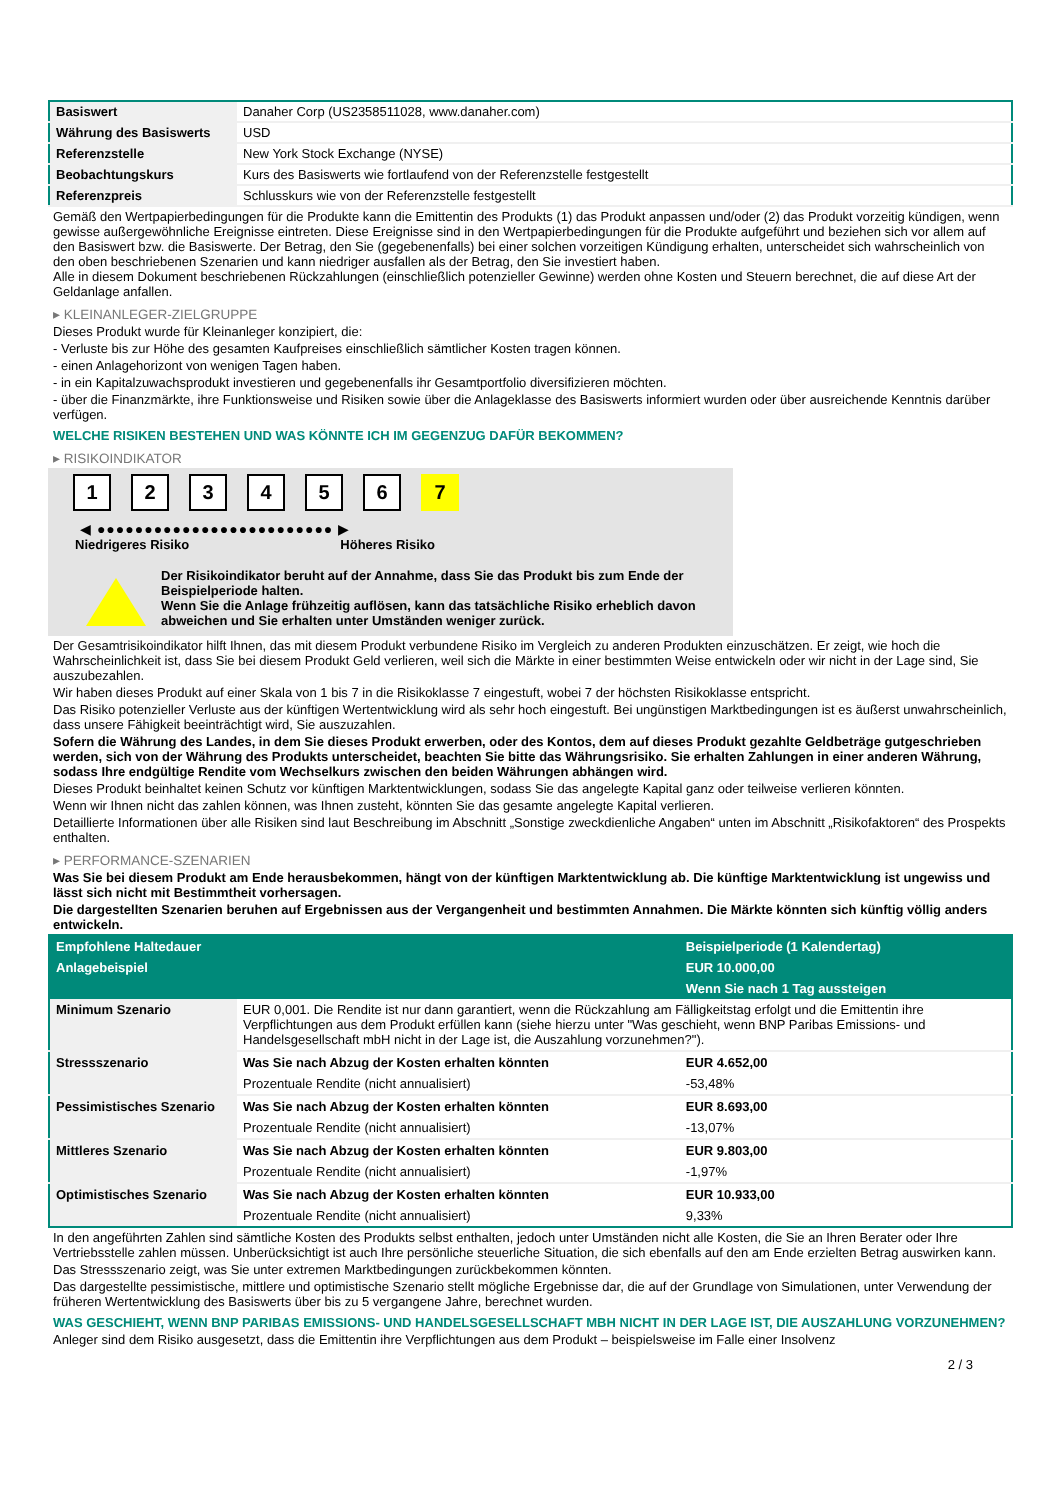| Basiswert | Danaher Corp (US2358511028, www.danaher.com) |
| Währung des Basiswerts | USD |
| Referenzstelle | New York Stock Exchange (NYSE) |
| Beobachtungskurs | Kurs des Basiswerts wie fortlaufend von der Referenzstelle festgestellt |
| Referenzpreis | Schlusskurs wie von der Referenzstelle festgestellt |
Gemäß den Wertpapierbedingungen für die Produkte kann die Emittentin des Produkts (1) das Produkt anpassen und/oder (2) das Produkt vorzeitig kündigen, wenn gewisse außergewöhnliche Ereignisse eintreten. Diese Ereignisse sind in den Wertpapierbedingungen für die Produkte aufgeführt und beziehen sich vor allem auf den Basiswert bzw. die Basiswerte. Der Betrag, den Sie (gegebenenfalls) bei einer solchen vorzeitigen Kündigung erhalten, unterscheidet sich wahrscheinlich von den oben beschriebenen Szenarien und kann niedriger ausfallen als der Betrag, den Sie investiert haben.
Alle in diesem Dokument beschriebenen Rückzahlungen (einschließlich potenzieller Gewinne) werden ohne Kosten und Steuern berechnet, die auf diese Art der Geldanlage anfallen.
▸ KLEINANLEGER-ZIELGRUPPE
Dieses Produkt wurde für Kleinanleger konzipiert, die:
- Verluste bis zur Höhe des gesamten Kaufpreises einschließlich sämtlicher Kosten tragen können.
- einen Anlagehorizont von wenigen Tagen haben.
- in ein Kapitalzuwachsprodukt investieren und gegebenenfalls ihr Gesamtportfolio diversifizieren möchten.
- über die Finanzmärkte, ihre Funktionsweise und Risiken sowie über die Anlageklasse des Basiswerts informiert wurden oder über ausreichende Kenntnis darüber verfügen.
WELCHE RISIKEN BESTEHEN UND WAS KÖNNTE ICH IM GEGENZUG DAFÜR BEKOMMEN?
▸ RISIKOINDIKATOR
123456 7
◀ ●●●●●●●●●●●●●●●●●●●●●●●●● ▶
Niedrigeres Risiko Höheres Risiko
Der Risikoindikator beruht auf der Annahme, dass Sie das Produkt bis zum Ende der Beispielperiode halten.
Wenn Sie die Anlage frühzeitig auflösen, kann das tatsächliche Risiko erheblich davon abweichen und Sie erhalten unter Umständen weniger zurück.
Der Gesamtrisikoindikator hilft Ihnen, das mit diesem Produkt verbundene Risiko im Vergleich zu anderen Produkten einzuschätzen. Er zeigt, wie hoch die Wahrscheinlichkeit ist, dass Sie bei diesem Produkt Geld verlieren, weil sich die Märkte in einer bestimmten Weise entwickeln oder wir nicht in der Lage sind, Sie auszubezahlen.
Wir haben dieses Produkt auf einer Skala von 1 bis 7 in die Risikoklasse 7 eingestuft, wobei 7 der höchsten Risikoklasse entspricht.
Das Risiko potenzieller Verluste aus der künftigen Wertentwicklung wird als sehr hoch eingestuft. Bei ungünstigen Marktbedingungen ist es äußerst unwahrscheinlich, dass unsere Fähigkeit beeinträchtigt wird, Sie auszuzahlen.
Sofern die Währung des Landes, in dem Sie dieses Produkt erwerben, oder des Kontos, dem auf dieses Produkt gezahlte Geldbeträge gutgeschrieben werden, sich von der Währung des Produkts unterscheidet, beachten Sie bitte das Währungsrisiko. Sie erhalten Zahlungen in einer anderen Währung, sodass Ihre endgültige Rendite vom Wechselkurs zwischen den beiden Währungen abhängen wird.
Dieses Produkt beinhaltet keinen Schutz vor künftigen Marktentwicklungen, sodass Sie das angelegte Kapital ganz oder teilweise verlieren könnten.
Wenn wir Ihnen nicht das zahlen können, was Ihnen zusteht, könnten Sie das gesamte angelegte Kapital verlieren.
Detaillierte Informationen über alle Risiken sind laut Beschreibung im Abschnitt „Sonstige zweckdienliche Angaben“ unten im Abschnitt „Risikofaktoren“ des Prospekts enthalten.
▸ PERFORMANCE-SZENARIEN
Was Sie bei diesem Produkt am Ende herausbekommen, hängt von der künftigen Marktentwicklung ab. Die künftige Marktentwicklung ist ungewiss und lässt sich nicht mit Bestimmtheit vorhersagen.
Die dargestellten Szenarien beruhen auf Ergebnissen aus der Vergangenheit und bestimmten Annahmen. Die Märkte könnten sich künftig völlig anders entwickeln.
| Empfohlene Haltedauer | | Beispielperiode (1 Kalendertag) |
| --- | --- | --- |
| Anlagebeispiel | | EUR 10.000,00 |
| | | Wenn Sie nach 1 Tag aussteigen |
| Minimum Szenario | EUR 0,001. Die Rendite ist nur dann garantiert, wenn die Rückzahlung am Fälligkeitstag erfolgt und die Emittentin ihre Verpflichtungen aus dem Produkt erfüllen kann (siehe hierzu unter "Was geschieht, wenn BNP Paribas Emissions- und Handelsgesellschaft mbH nicht in der Lage ist, die Auszahlung vorzunehmen?"). | |
| Stressszenario | Was Sie nach Abzug der Kosten erhalten könnten | EUR 4.652,00 |
| | Prozentuale Rendite (nicht annualisiert) | -53,48% |
| Pessimistisches Szenario | Was Sie nach Abzug der Kosten erhalten könnten | EUR 8.693,00 |
| | Prozentuale Rendite (nicht annualisiert) | -13,07% |
| Mittleres Szenario | Was Sie nach Abzug der Kosten erhalten könnten | EUR 9.803,00 |
| | Prozentuale Rendite (nicht annualisiert) | -1,97% |
| Optimistisches Szenario | Was Sie nach Abzug der Kosten erhalten könnten | EUR 10.933,00 |
| | Prozentuale Rendite (nicht annualisiert) | 9,33% |
In den angeführten Zahlen sind sämtliche Kosten des Produkts selbst enthalten, jedoch unter Umständen nicht alle Kosten, die Sie an Ihren Berater oder Ihre Vertriebsstelle zahlen müssen. Unberücksichtigt ist auch Ihre persönliche steuerliche Situation, die sich ebenfalls auf den am Ende erzielten Betrag auswirken kann.
Das Stressszenario zeigt, was Sie unter extremen Marktbedingungen zurückbekommen könnten.
Das dargestellte pessimistische, mittlere und optimistische Szenario stellt mögliche Ergebnisse dar, die auf der Grundlage von Simulationen, unter Verwendung der früheren Wertentwicklung des Basiswerts über bis zu 5 vergangene Jahre, berechnet wurden.
WAS GESCHIEHT, WENN BNP PARIBAS EMISSIONS- UND HANDELSGESELLSCHAFT MBH NICHT IN DER LAGE IST, DIE AUSZAHLUNG VORZUNEHMEN?
Anleger sind dem Risiko ausgesetzt, dass die Emittentin ihre Verpflichtungen aus dem Produkt – beispielsweise im Falle einer Insolvenz
2 / 3